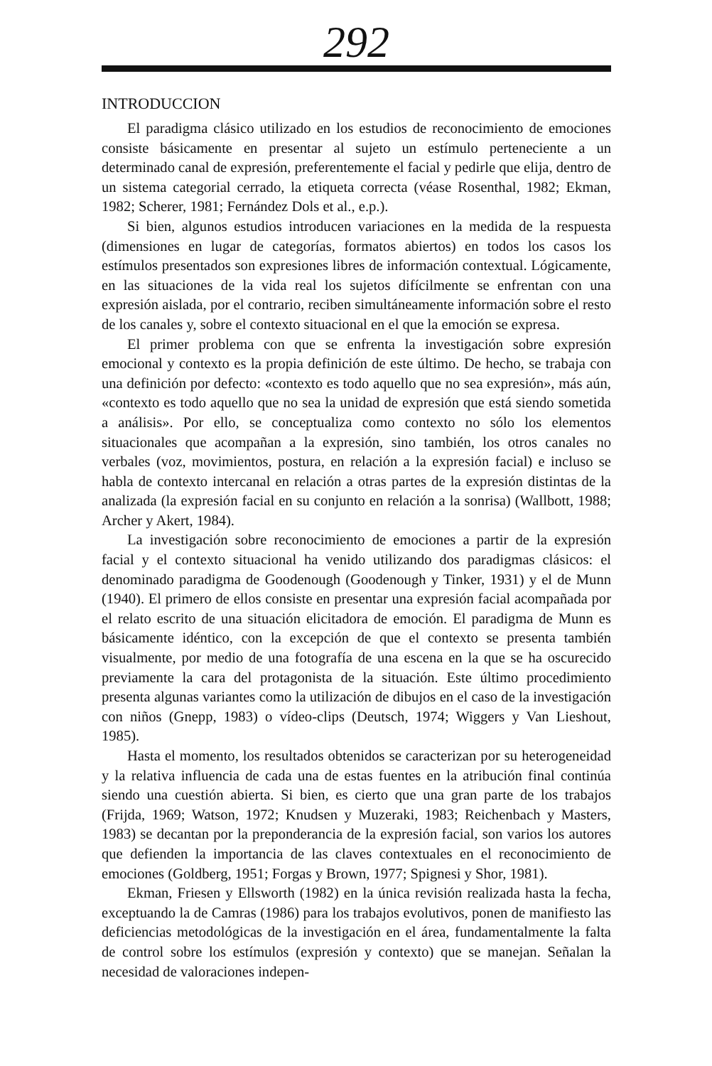292
INTRODUCCION
El paradigma clásico utilizado en los estudios de reconocimiento de emociones consiste básicamente en presentar al sujeto un estímulo perteneciente a un determinado canal de expresión, preferentemente el facial y pedirle que elija, dentro de un sistema categorial cerrado, la etiqueta correcta (véase Rosenthal, 1982; Ekman, 1982; Scherer, 1981; Fernández Dols et al., e.p.).
Si bien, algunos estudios introducen variaciones en la medida de la respuesta (dimensiones en lugar de categorías, formatos abiertos) en todos los casos los estímulos presentados son expresiones libres de información contextual. Lógicamente, en las situaciones de la vida real los sujetos difícilmente se enfrentan con una expresión aislada, por el contrario, reciben simultáneamente información sobre el resto de los canales y, sobre el contexto situacional en el que la emoción se expresa.
El primer problema con que se enfrenta la investigación sobre expresión emocional y contexto es la propia definición de este último. De hecho, se trabaja con una definición por defecto: «contexto es todo aquello que no sea expresión», más aún, «contexto es todo aquello que no sea la unidad de expresión que está siendo sometida a análisis». Por ello, se conceptualiza como contexto no sólo los elementos situacionales que acompañan a la expresión, sino también, los otros canales no verbales (voz, movimientos, postura, en relación a la expresión facial) e incluso se habla de contexto intercanal en relación a otras partes de la expresión distintas de la analizada (la expresión facial en su conjunto en relación a la sonrisa) (Wallbott, 1988; Archer y Akert, 1984).
La investigación sobre reconocimiento de emociones a partir de la expresión facial y el contexto situacional ha venido utilizando dos paradigmas clásicos: el denominado paradigma de Goodenough (Goodenough y Tinker, 1931) y el de Munn (1940). El primero de ellos consiste en presentar una expresión facial acompañada por el relato escrito de una situación elicitadora de emoción. El paradigma de Munn es básicamente idéntico, con la excepción de que el contexto se presenta también visualmente, por medio de una fotografía de una escena en la que se ha oscurecido previamente la cara del protagonista de la situación. Este último procedimiento presenta algunas variantes como la utilización de dibujos en el caso de la investigación con niños (Gnepp, 1983) o vídeo-clips (Deutsch, 1974; Wiggers y Van Lieshout, 1985).
Hasta el momento, los resultados obtenidos se caracterizan por su heterogeneidad y la relativa influencia de cada una de estas fuentes en la atribución final continúa siendo una cuestión abierta. Si bien, es cierto que una gran parte de los trabajos (Frijda, 1969; Watson, 1972; Knudsen y Muzeraki, 1983; Reichenbach y Masters, 1983) se decantan por la preponderancia de la expresión facial, son varios los autores que defienden la importancia de las claves contextuales en el reconocimiento de emociones (Goldberg, 1951; Forgas y Brown, 1977; Spignesi y Shor, 1981).
Ekman, Friesen y Ellsworth (1982) en la única revisión realizada hasta la fecha, exceptuando la de Camras (1986) para los trabajos evolutivos, ponen de manifiesto las deficiencias metodológicas de la investigación en el área, fundamentalmente la falta de control sobre los estímulos (expresión y contexto) que se manejan. Señalan la necesidad de valoraciones indepen-